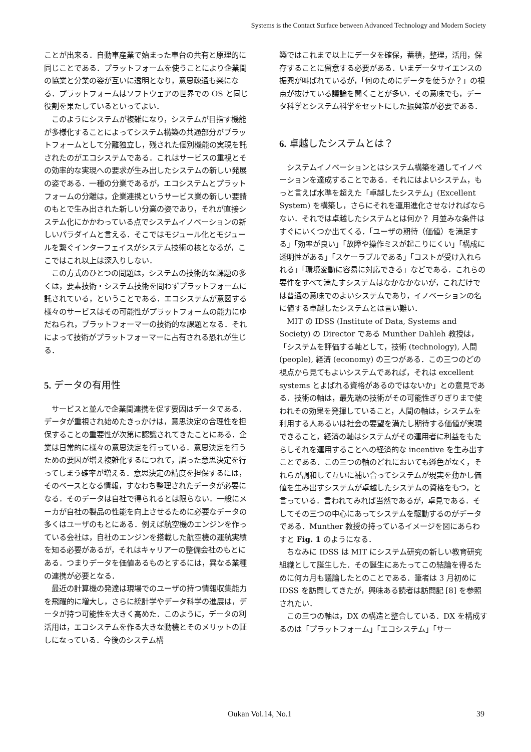Systems is the Contact Surface between Advanced Technology and Modern Society
ことが出来る．自動車産業で始まった車台の共有と原理的に同じことである．プラットフォームを使うことにより企業間の協業と分業の姿が互いに透明となり，意思疎通も楽になる．プラットフォームはソフトウェアの世界での OS と同じ役割を果たしているといってよい．
このようにシステムが複雑になり，システムが目指す機能が多様化することによってシステム構築の共通部分がプラットフォームとして分離独立し，残された個別機能の実現を託されたのがエコシステムである．これはサービスの重視とその効率的な実現への要求が生み出したシステムの新しい発展の姿である．一種の分業であるが，エコシステムとプラットフォームの分離は，企業連携というサービス業の新しい要請のもとで生み出された新しい分業の姿であり，それが直接システム化にかかわっている点でシステムイノベーションの新しいパラダイムと言える．そこではモジュール化とモジュールを繋ぐインターフェイスがシステム技術の核となるが，ここではこれ以上は深入りしない．
この方式のひとつの問題は，システムの技術的な課題の多くは，要素技術・システム技術を問わずプラットフォームに託されている，ということである．エコシステムが意図する様々のサービスはその可能性がプラットフォームの能力にゆだねられ，プラットフォーマーの技術的な課題となる．それによって技術がプラットフォーマーに占有される恐れが生じる．
5. データの有用性
サービスと並んで企業間連携を促す要因はデータである．データが重視され始めたきっかけは，意思決定の合理性を担保することの重要性が次第に認識されてきたことにある．企業は日常的に様々の意思決定を行っている．意思決定を行うための要因が増え複雑化するにつれて，誤った意思決定を行ってしまう確率が増える．意思決定の精度を担保するには，そのベースとなる情報，すなわち整理されたデータが必要になる．そのデータは自社で得られるとは限らない．一般にメーカが自社の製品の性能を向上させるために必要なデータの多くはユーザのもとにある．例えば航空機のエンジンを作っている会社は，自社のエンジンを搭載した航空機の運航実績を知る必要があるが，それはキャリアーの整備会社のもとにある．つまりデータを価値あるものとするには，異なる業種の連携が必要となる．
最近の計算機の発達は現場でのユーザの持つ情報収集能力を飛躍的に増大し，さらに統計学やデータ科学の進展は，データが持つ可能性を大きく高めた．このように，データの利活用は，エコシステムを作る大きな動機とそのメリットの証しになっている．今後のシステム構
築ではこれまで以上にデータを確保，蓄積，整理，活用，保存することに留意する必要がある．いまデータサイエンスの振興が叫ばれているが，「何のためにデータを使うか？」の視点が抜けている議論を聞くことが多い．その意味でも，データ科学とシステム科学をセットにした振興策が必要である．
6. 卓越したシステムとは？
システムイノベーションとはシステム構築を通してイノベーションを達成することである．それにはよいシステム，もっと言えば水準を超えた「卓越したシステム」(Excellent System) を構築し，さらにそれを運用進化させなければならない．それでは卓越したシステムとは何か？ 月並みな条件はすぐにいくつか出てくる．「ユーザの期待（価値）を満足する」「効率が良い」「故障や操作ミスが起こりにくい」「構成に透明性がある」「スケーラブルである」「コストが受け入れられる」「環境変動に容易に対応できる」などである．これらの要件をすべて満たすシステムはなかなかないが，これだけでは普通の意味でのよいシステムであり，イノベーションの名に値する卓越したシステムとは言い難い．
MIT の IDSS (Institute of Data, Systems and Society) の Director である Munther Dahleh 教授は，「システムを評価する軸として，技術 (technology), 人間 (people), 経済 (economy) の三つがある．この三つのどの視点から見てもよいシステムであれば，それは excellent systems とよばれる資格があるのではないか」との意見である．技術の軸は，最先端の技術がその可能性ぎりぎりまで使われその効果を発揮していること，人間の軸は，システムを利用する人あるいは社会の要望を満たし期待する価値が実現できること，経済の軸はシステムがその運用者に利益をもたらしそれを運用することへの経済的な incentive を生み出すことである．この三つの軸のどれにおいても遜色がなく，それらが調和して互いに補い合ってシステムが現実を動かし価値を生み出すシステムが卓越したシステムの資格をもつ，と言っている．言われてみれば当然であるが，卓見である．そしてその三つの中心にあってシステムを駆動するのがデータである．Munther 教授の持っているイメージを図にあらわすと Fig. 1 のようになる．
ちなみに IDSS は MIT にシステム研究の新しい教育研究組織として誕生した．その誕生にあたってこの結論を得るために何カ月も議論したとのことである．筆者は 3 月初めに IDSS を訪問してきたが，興味ある読者は訪問記 [8] を参照されたい．
この三つの軸は，DX の構造と整合している．DX を構成するのは「プラットフォーム」「エコシステム」「サー
Oukan Vol.14, No.1 39